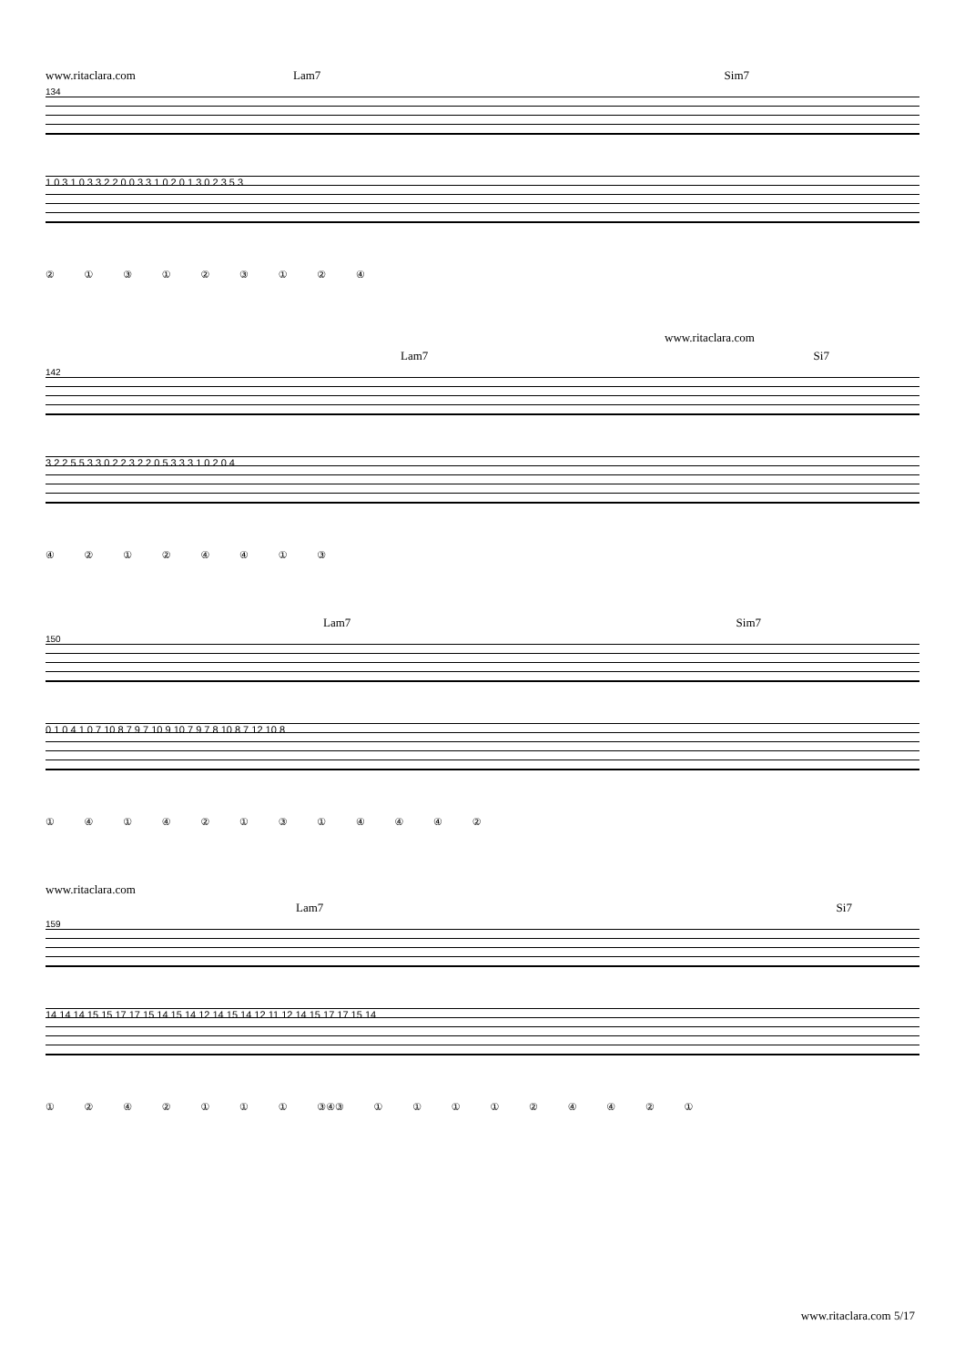www.ritaclara.com Lam7 Sim7
134
1 0 3 1 0 3 3 2 2 0 0 3 3 1 0 2 0 1 3 0 2 3 5 3
② ① ③ ① ② ③ ① ② ④
www.ritaclara.com
Lam7 Si7
142
3 2 2 5 5 3 3 0 2 2 3 2 2 0 5 3 3 3 1 0 2 0 4
④ ② ① ② ④ ④ ① ③
Lam7 Sim7
150
0 1 0 4 1 0 7 10 8 7 9 7 10 9 10 7 9 7 8 10 8 7 12 10 8
① ④ ① ④ ② ① ③ ① ④ ④ ④ ②
www.ritaclara.com
Lam7 Si7
159
14 14 14 15 15 17 17 15 14 15 14 12 14 15 14 12 11 12 14 15 17 17 15 14
① ② ④ ② ① ① ① ③④③ ① ① ① ① ② ④ ④ ② ①
www.ritaclara.com 5/17